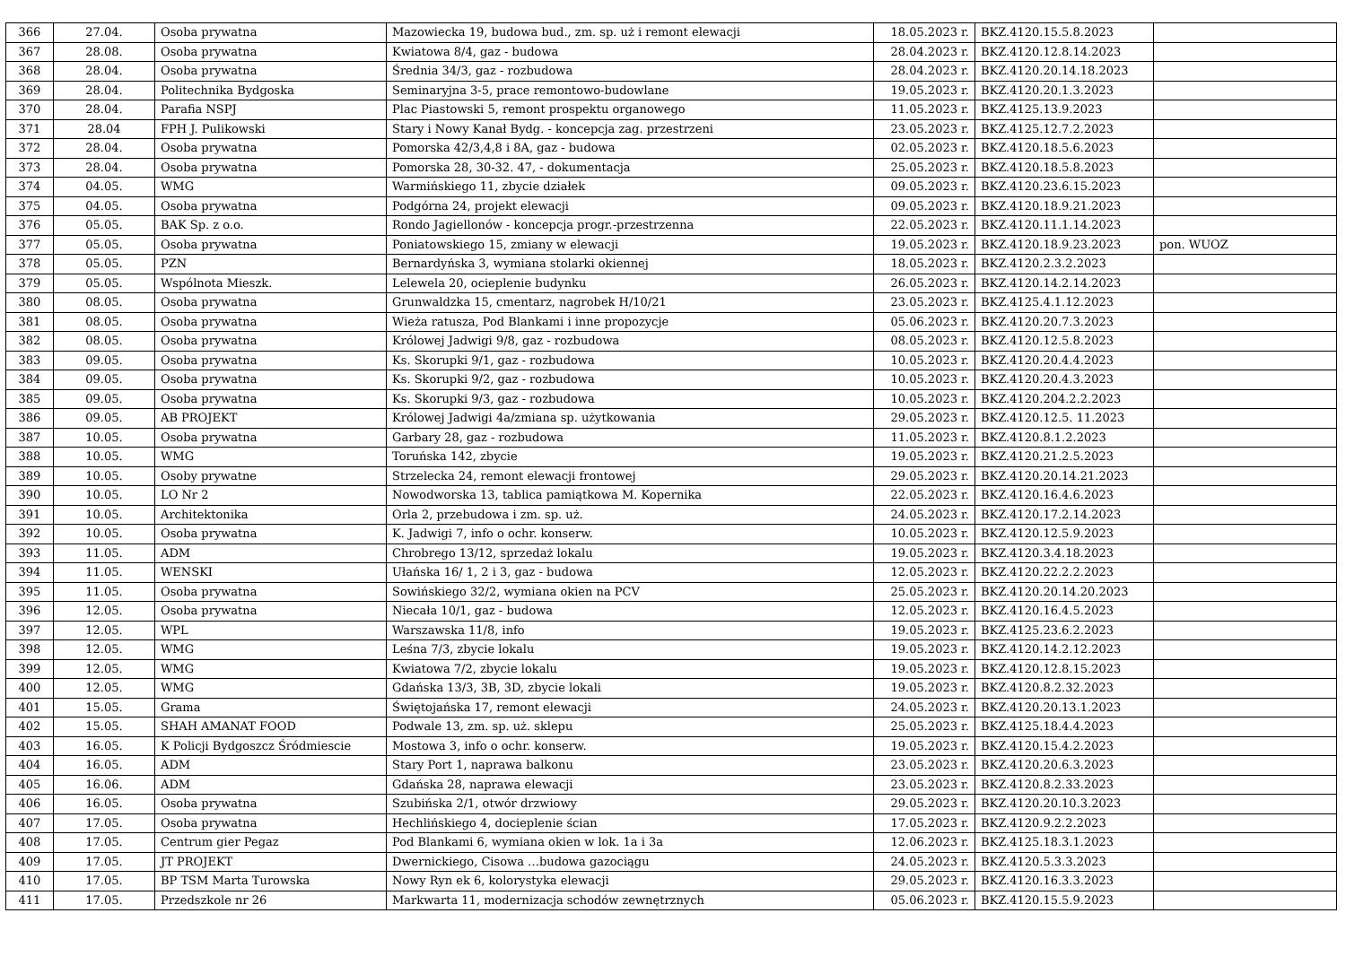| 366 | 27.04. | Osoba prywatna | Mazowiecka 19, budowa bud., zm. sp. uż i remont elewacji | 18.05.2023 r. | BKZ.4120.15.5.8.2023 | |
| 367 | 28.08. | Osoba prywatna | Kwiatowa 8/4, gaz - budowa | 28.04.2023 r. | BKZ.4120.12.8.14.2023 | |
| 368 | 28.04. | Osoba prywatna | Średnia 34/3, gaz - rozbudowa | 28.04.2023 r. | BKZ.4120.20.14.18.2023 | |
| 369 | 28.04. | Politechnika Bydgoska | Seminaryjna 3-5, prace remontowo-budowlane | 19.05.2023 r. | BKZ.4120.20.1.3.2023 | |
| 370 | 28.04. | Parafia NSPJ | Plac Piastowski 5, remont prospektu organowego | 11.05.2023 r. | BKZ.4125.13.9.2023 | |
| 371 | 28.04 | FPH J. Pulikowski | Stary i Nowy Kanał Bydg. - koncepcja zag. przestrzeni | 23.05.2023 r. | BKZ.4125.12.7.2.2023 | |
| 372 | 28.04. | Osoba prywatna | Pomorska 42/3,4,8 i 8A, gaz - budowa | 02.05.2023 r. | BKZ.4120.18.5.6.2023 | |
| 373 | 28.04. | Osoba prywatna | Pomorska 28, 30-32. 47, - dokumentacja | 25.05.2023 r. | BKZ.4120.18.5.8.2023 | |
| 374 | 04.05. | WMG | Warmińskiego 11, zbycie działek | 09.05.2023 r. | BKZ.4120.23.6.15.2023 | |
| 375 | 04.05. | Osoba prywatna | Podgórna 24, projekt elewacji | 09.05.2023 r. | BKZ.4120.18.9.21.2023 | |
| 376 | 05.05. | BAK Sp. z o.o. | Rondo Jagiellonów - koncepcja progr.-przestrzenna | 22.05.2023 r. | BKZ.4120.11.1.14.2023 | |
| 377 | 05.05. | Osoba prywatna | Poniatowskiego 15, zmiany w elewacji | 19.05.2023 r. | BKZ.4120.18.9.23.2023 | pon. WUOZ |
| 378 | 05.05. | PZN | Bernardyńska 3, wymiana stolarki okiennej | 18.05.2023 r. | BKZ.4120.2.3.2.2023 | |
| 379 | 05.05. | Wspólnota Mieszk. | Lelewela 20, ocieplenie budynku | 26.05.2023 r. | BKZ.4120.14.2.14.2023 | |
| 380 | 08.05. | Osoba prywatna | Grunwaldzka 15, cmentarz, nagrobek H/10/21 | 23.05.2023 r. | BKZ.4125.4.1.12.2023 | |
| 381 | 08.05. | Osoba prywatna | Wieża ratusza, Pod Blankami i inne propozycje | 05.06.2023 r. | BKZ.4120.20.7.3.2023 | |
| 382 | 08.05. | Osoba prywatna | Królowej Jadwigi 9/8, gaz - rozbudowa | 08.05.2023 r. | BKZ.4120.12.5.8.2023 | |
| 383 | 09.05. | Osoba prywatna | Ks. Skorupki 9/1, gaz - rozbudowa | 10.05.2023 r. | BKZ.4120.20.4.4.2023 | |
| 384 | 09.05. | Osoba prywatna | Ks. Skorupki 9/2, gaz - rozbudowa | 10.05.2023 r. | BKZ.4120.20.4.3.2023 | |
| 385 | 09.05. | Osoba prywatna | Ks. Skorupki 9/3, gaz - rozbudowa | 10.05.2023 r. | BKZ.4120.204.2.2.2023 | |
| 386 | 09.05. | AB PROJEKT | Królowej Jadwigi 4a/zmiana sp. użytkowania | 29.05.2023 r. | BKZ.4120.12.5. 11.2023 | |
| 387 | 10.05. | Osoba prywatna | Garbary 28, gaz - rozbudowa | 11.05.2023 r. | BKZ.4120.8.1.2.2023 | |
| 388 | 10.05. | WMG | Toruńska 142, zbycie | 19.05.2023 r. | BKZ.4120.21.2.5.2023 | |
| 389 | 10.05. | Osoby prywatne | Strzelecka 24, remont elewacji frontowej | 29.05.2023 r. | BKZ.4120.20.14.21.2023 | |
| 390 | 10.05. | LO Nr 2 | Nowodworska 13, tablica pamiątkowa M. Kopernika | 22.05.2023 r. | BKZ.4120.16.4.6.2023 | |
| 391 | 10.05. | Architektonika | Orla 2, przebudowa i zm. sp. uż. | 24.05.2023 r. | BKZ.4120.17.2.14.2023 | |
| 392 | 10.05. | Osoba prywatna | K. Jadwigi 7, info o ochr. konserw. | 10.05.2023 r. | BKZ.4120.12.5.9.2023 | |
| 393 | 11.05. | ADM | Chrobrego 13/12, sprzedaż lokalu | 19.05.2023 r. | BKZ.4120.3.4.18.2023 | |
| 394 | 11.05. | WENSKI | Ułańska 16/ 1, 2 i 3, gaz - budowa | 12.05.2023 r. | BKZ.4120.22.2.2.2023 | |
| 395 | 11.05. | Osoba prywatna | Sowińskiego 32/2, wymiana okien na PCV | 25.05.2023 r. | BKZ.4120.20.14.20.2023 | |
| 396 | 12.05. | Osoba prywatna | Niecała 10/1, gaz - budowa | 12.05.2023 r. | BKZ.4120.16.4.5.2023 | |
| 397 | 12.05. | WPL | Warszawska 11/8, info | 19.05.2023 r. | BKZ.4125.23.6.2.2023 | |
| 398 | 12.05. | WMG | Leśna 7/3, zbycie lokalu | 19.05.2023 r. | BKZ.4120.14.2.12.2023 | |
| 399 | 12.05. | WMG | Kwiatowa 7/2, zbycie lokalu | 19.05.2023 r. | BKZ.4120.12.8.15.2023 | |
| 400 | 12.05. | WMG | Gdańska 13/3, 3B, 3D, zbycie lokali | 19.05.2023 r. | BKZ.4120.8.2.32.2023 | |
| 401 | 15.05. | Grama | Świętojańska 17, remont elewacji | 24.05.2023 r. | BKZ.4120.20.13.1.2023 | |
| 402 | 15.05. | SHAH AMANAT FOOD | Podwale 13, zm. sp. uż. sklepu | 25.05.2023 r. | BKZ.4125.18.4.4.2023 | |
| 403 | 16.05. | K Policji Bydgoszcz Śródmiescie | Mostowa 3, info o ochr. konserw. | 19.05.2023 r. | BKZ.4120.15.4.2.2023 | |
| 404 | 16.05. | ADM | Stary Port 1, naprawa balkonu | 23.05.2023 r. | BKZ.4120.20.6.3.2023 | |
| 405 | 16.06. | ADM | Gdańska 28, naprawa elewacji | 23.05.2023 r. | BKZ.4120.8.2.33.2023 | |
| 406 | 16.05. | Osoba prywatna | Szubińska 2/1, otwór drzwiowy | 29.05.2023 r. | BKZ.4120.20.10.3.2023 | |
| 407 | 17.05. | Osoba prywatna | Hechlińskiego 4, docieplenie ścian | 17.05.2023 r. | BKZ.4120.9.2.2.2023 | |
| 408 | 17.05. | Centrum gier Pegaz | Pod Blankami 6, wymiana okien w lok. 1a i 3a | 12.06.2023 r. | BKZ.4125.18.3.1.2023 | |
| 409 | 17.05. | JT PROJEKT | Dwernickiego, Cisowa …budowa gazociągu | 24.05.2023 r. | BKZ.4120.5.3.3.2023 | |
| 410 | 17.05. | BP TSM Marta Turowska | Nowy Ryn ek 6, kolorystyka elewacji | 29.05.2023 r. | BKZ.4120.16.3.3.2023 | |
| 411 | 17.05. | Przedszkole nr 26 | Markwarta 11, modernizacja schodów zewnętrznych | 05.06.2023 r. | BKZ.4120.15.5.9.2023 | |